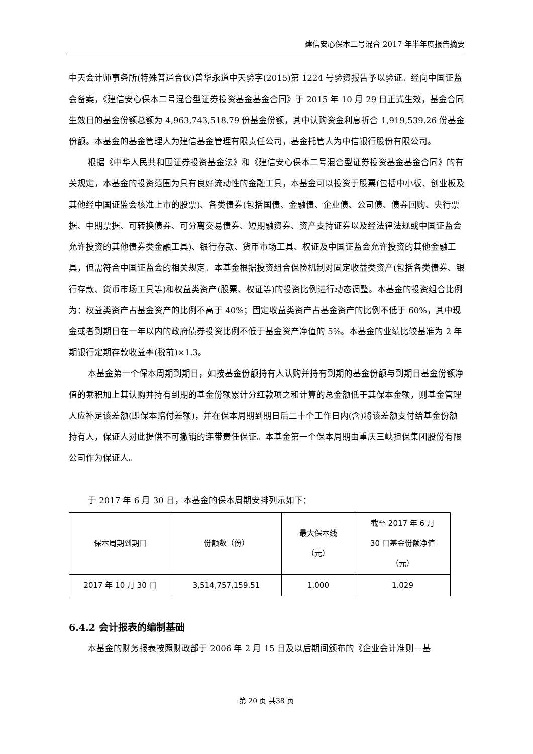建信安心保本二号混合 2017 年半年度报告摘要
中天会计师事务所(特殊普通合伙)普华永道中天验字(2015)第 1224 号验资报告予以验证。经向中国证监会备案，《建信安心保本二号混合型证券投资基金基金合同》于 2015 年 10 月 29 日正式生效，基金合同生效日的基金份额总额为 4,963,743,518.79 份基金份额，其中认购资金利息折合 1,919,539.26 份基金份额。本基金的基金管理人为建信基金管理有限责任公司，基金托管人为中信银行股份有限公司。
根据《中华人民共和国证券投资基金法》和《建信安心保本二号混合型证券投资基金基金合同》的有关规定，本基金的投资范围为具有良好流动性的金融工具，本基金可以投资于股票(包括中小板、创业板及其他经中国证监会核准上市的股票)、各类债券(包括国债、金融债、企业债、公司债、债券回购、央行票据、中期票据、可转换债券、可分离交易债券、短期融资券、资产支持证券以及经法律法规或中国证监会允许投资的其他债券类金融工具)、银行存款、货币市场工具、权证及中国证监会允许投资的其他金融工具，但需符合中国证监会的相关规定。本基金根据投资组合保险机制对固定收益类资产(包括各类债券、银行存款、货币市场工具等)和权益类资产(股票、权证等)的投资比例进行动态调整。本基金的投资组合比例为：权益类资产占基金资产的比例不高于 40%；固定收益类资产占基金资产的比例不低于 60%，其中现金或者到期日在一年以内的政府债券投资比例不低于基金资产净值的 5%。本基金的业绩比较基准为 2 年期银行定期存款收益率(税前)×1.3。
本基金第一个保本周期到期日，如按基金份额持有人认购并持有到期的基金份额与到期日基金份额净值的乘积加上其认购并持有到期的基金份额累计分红款项之和计算的总金额低于其保本金额，则基金管理人应补足该差额(即保本赔付差额)，并在保本周期到期日后二十个工作日内(含)将该差额支付给基金份额持有人，保证人对此提供不可撤销的连带责任保证。本基金第一个保本周期由重庆三峡担保集团股份有限公司作为保证人。
于 2017 年 6 月 30 日，本基金的保本周期安排列示如下：
| 保本周期到期日 | 份额数（份） | 最大保本线 （元） | 截至 2017 年 6 月 30 日基金份额净值 （元） |
| 2017 年 10 月 30 日 | 3,514,757,159.51 | 1.000 | 1.029 |
6.4.2 会计报表的编制基础
本基金的财务报表按照财政部于 2006 年 2 月 15 日及以后期间颁布的《企业会计准则－基
第 20 页 共38 页